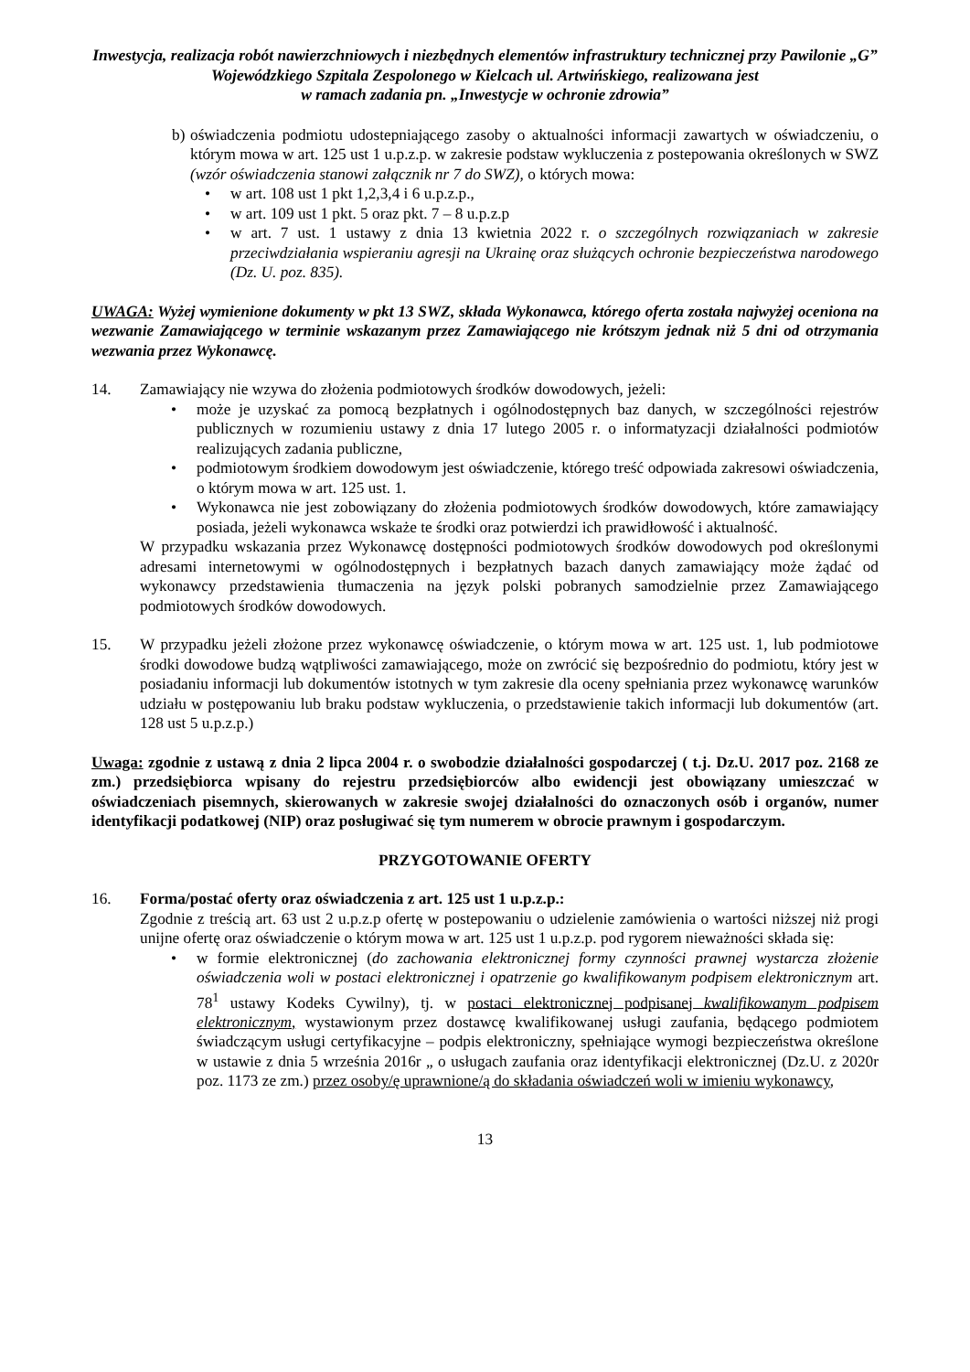Inwestycja, realizacja robót nawierzchniowych i niezbędnych elementów infrastruktury technicznej przy Pawilonie „G” Wojewódzkiego Szpitala Zespolonego w Kielcach ul. Artwińskiego, realizowana jest
w ramach zadania pn. „Inwestycje w ochronie zdrowia”
b)
oświadczenia podmiotu udostepniającego zasoby o aktualności informacji zawartych w oświadczeniu, o którym mowa w art. 125 ust 1 u.p.z.p. w zakresie podstaw wykluczenia z postepowania określonych w SWZ (wzór oświadczenia stanowi załącznik nr 7 do SWZ), o których mowa:
• w art. 108 ust 1 pkt 1,2,3,4 i 6 u.p.z.p.,
• w art. 109 ust 1 pkt. 5 oraz pkt. 7 – 8 u.p.z.p
• w art. 7 ust. 1 ustawy z dnia 13 kwietnia 2022 r. o szczególnych rozwiązaniach w zakresie przeciwdziałania wspieraniu agresji na Ukrainę oraz służących ochronie bezpieczeństwa narodowego (Dz. U. poz. 835).
UWAGA: Wyżej wymienione dokumenty w pkt 13 SWZ, składa Wykonawca, którego oferta została najwyżej oceniona na wezwanie Zamawiającego w terminie wskazanym przez Zamawiającego nie krótszym jednak niż 5 dni od otrzymania wezwania przez Wykonawcę.
14. Zamawiający nie wzywa do złożenia podmiotowych środków dowodowych, jeżeli:
• może je uzyskać za pomocą bezpłatnych i ogólnodostępnych baz danych, w szczególności rejestrów publicznych w rozumieniu ustawy z dnia 17 lutego 2005 r. o informatyzacji działalności podmiotów realizujących zadania publiczne,
• podmiotowym środkiem dowodowym jest oświadczenie, którego treść odpowiada zakresowi oświadczenia, o którym mowa w art. 125 ust. 1.
• Wykonawca nie jest zobowiązany do złożenia podmiotowych środków dowodowych, które zamawiający posiada, jeżeli wykonawca wskaże te środki oraz potwierdzi ich prawidłowość i aktualność.
W przypadku wskazania przez Wykonawcę dostępności podmiotowych środków dowodowych pod określonymi adresami internetowymi w ogólnodostępnych i bezpłatnych bazach danych zamawiający może żądać od wykonawcy przedstawienia tłumaczenia na język polski pobranych samodzielnie przez Zamawiającego podmiotowych środków dowodowych.
15. W przypadku jeżeli złożone przez wykonawcę oświadczenie, o którym mowa w art. 125 ust. 1, lub podmiotowe środki dowodowe budzą wątpliwości zamawiającego, może on zwrócić się bezpośrednio do podmiotu, który jest w posiadaniu informacji lub dokumentów istotnych w tym zakresie dla oceny spełniania przez wykonawcę warunków udziału w postępowaniu lub braku podstaw wykluczenia, o przedstawienie takich informacji lub dokumentów (art. 128 ust 5 u.p.z.p.)
Uwaga: zgodnie z ustawą z dnia 2 lipca 2004 r. o swobodzie działalności gospodarczej ( t.j. Dz.U. 2017 poz. 2168 ze zm.) przedsiębiorca wpisany do rejestru przedsiębiorców albo ewidencji jest obowiązany umieszczać w oświadczeniach pisemnych, skierowanych w zakresie swojej działalności do oznaczonych osób i organów, numer identyfikacji podatkowej (NIP) oraz posługiwać się tym numerem w obrocie prawnym i gospodarczym.
PRZYGOTOWANIE OFERTY
16. Forma/postać oferty oraz oświadczenia z art. 125 ust 1 u.p.z.p.:
Zgodnie z treścią art. 63 ust 2 u.p.z.p ofertę w postepowaniu o udzielenie zamówienia o wartości niższej niż progi unijne ofertę oraz oświadczenie o którym mowa w art. 125 ust 1 u.p.z.p. pod rygorem nieważności składa się:
• w formie elektronicznej (do zachowania elektronicznej formy czynności prawnej wystarcza złożenie oświadczenia woli w postaci elektronicznej i opatrzenie go kwalifikowanym podpisem elektronicznym art. 78<sup>1</sup> ustawy Kodeks Cywilny), tj. w postaci elektronicznej podpisanej kwalifikowanym podpisem elektronicznym, wystawionym przez dostawcę kwalifikowanej usługi zaufania, będącego podmiotem świadczącym usługi certyfikacyjne – podpis elektroniczny, spełniające wymogi bezpieczeństwa określone w ustawie z dnia 5 września 2016r „ o usługach zaufania oraz identyfikacji elektronicznej (Dz.U. z 2020r poz. 1173 ze zm.) przez osoby/ę uprawnione/ą do składania oświadczeń woli w imieniu wykonawcy,
13